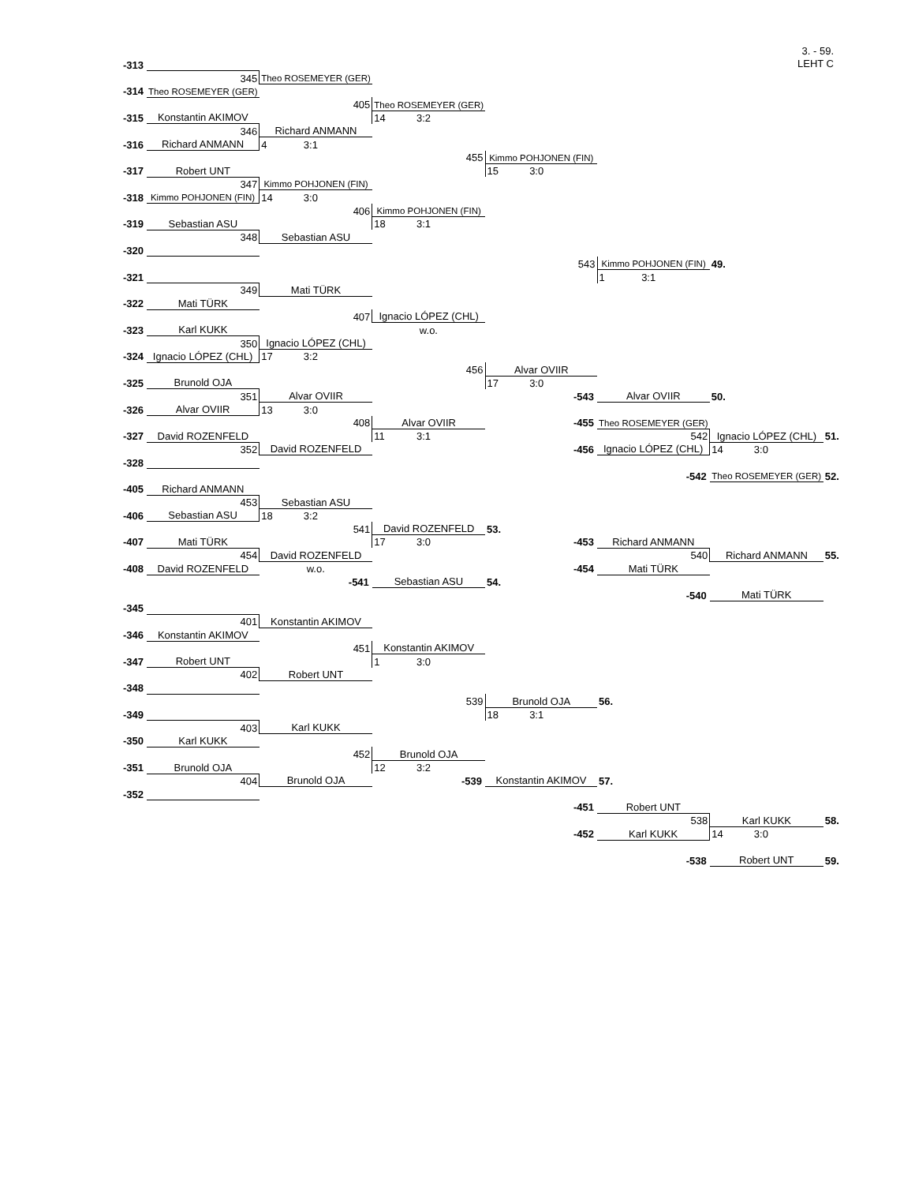3. - 59.
LEHT C
| -313 | | | | | | | |
| | 345 | Theo ROSEMEYER (GER) | | | | | |
| -314 | Theo ROSEMEYER (GER) | | | | | | |
| | | 405 | Theo ROSEMEYER (GER) | | | | |
| -315 | Konstantin AKIMOV | | 14 3:2 | | | | |
| | 346 | Richard ANMANN | | | | | |
| -316 | Richard ANMANN | 4 3:1 | | | | | |
| | | | 455 | Kimmo POHJONEN (FIN) | | | |
| -317 | Robert UNT | | | 15 3:0 | | | |
| | 347 | Kimmo POHJONEN (FIN) | | | | | |
| -318 | Kimmo POHJONEN (FIN) | 14 3:0 | | | | | |
| | | 406 | Kimmo POHJONEN (FIN) | | | | |
| -319 | Sebastian ASU | | 18 3:1 | | | | |
| | 348 | Sebastian ASU | | | | | |
| -320 | | | | | | | |
| | | | | 543 | Kimmo POHJONEN (FIN) | 49. | |
| -321 | | | | | 1 3:1 | | |
| | 349 | Mati TÜRK | | | | | |
| -322 | Mati TÜRK | | | | | | |
| | | 407 | Ignacio LÓPEZ (CHL) | | | | |
| -323 | Karl KUKK | | w.o. | | | | |
| | 350 | Ignacio LÓPEZ (CHL) | | | | | |
| -324 | Ignacio LÓPEZ (CHL) | 17 3:2 | | | | | |
| | | | 456 | Alvar OVIIR | | | |
| -325 | Brunold OJA | | | 17 3:0 | | | |
| | 351 | Alvar OVIIR | | -543 | Alvar OVIIR | 50. | |
| -326 | Alvar OVIIR | 13 3:0 | | | | | |
| | | 408 | Alvar OVIIR | -455 | Theo ROSEMEYER (GER) | | |
| -327 | David ROZENFELD | | 11 3:1 | | 542 | Ignacio LÓPEZ (CHL) | 51. |
| | 352 | David ROZENFELD | | -456 | Ignacio LÓPEZ (CHL) | 14 3:0 | |
| -328 | | | | | | | |
| | | | | | -542 | Theo ROSEMEYER (GER) | 52. |
| -405 | Richard ANMANN | | | | | | |
| | 453 | Sebastian ASU | | | | | |
| -406 | Sebastian ASU | 18 3:2 | | | | | |
| | | 541 | David ROZENFELD | 53. | | | |
| -407 | Mati TÜRK | | 17 3:0 | -453 | Richard ANMANN | | |
| | 454 | David ROZENFELD | | | 540 | Richard ANMANN | 55. |
| -408 | David ROZENFELD | w.o. | | -454 | Mati TÜRK | | |
| | | -541 | Sebastian ASU | 54. | | | |
| | | | | | -540 | Mati TÜRK | |
| -345 | | | | | | | |
| | 401 | Konstantin AKIMOV | | | | | |
| -346 | Konstantin AKIMOV | | | | | | |
| | | 451 | Konstantin AKIMOV | | | | |
| -347 | Robert UNT | | 1 3:0 | | | | |
| | 402 | Robert UNT | | | | | |
| -348 | | | | | | | |
| | | | 539 | Brunold OJA | 56. | | |
| -349 | | | | 18 3:1 | | | |
| | 403 | Karl KUKK | | | | | |
| -350 | Karl KUKK | | | | | | |
| | | 452 | Brunold OJA | | | | |
| -351 | Brunold OJA | | 12 3:2 | | | | |
| | 404 | Brunold OJA | -539 | Konstantin AKIMOV | 57. | | |
| -352 | | | | | | | |
| | | | | -451 | Robert UNT | | |
| | | | | | 538 | Karl KUKK | 58. |
| | | | | -452 | Karl KUKK | 14 3:0 | |
| | | | | | -538 | Robert UNT | 59. |